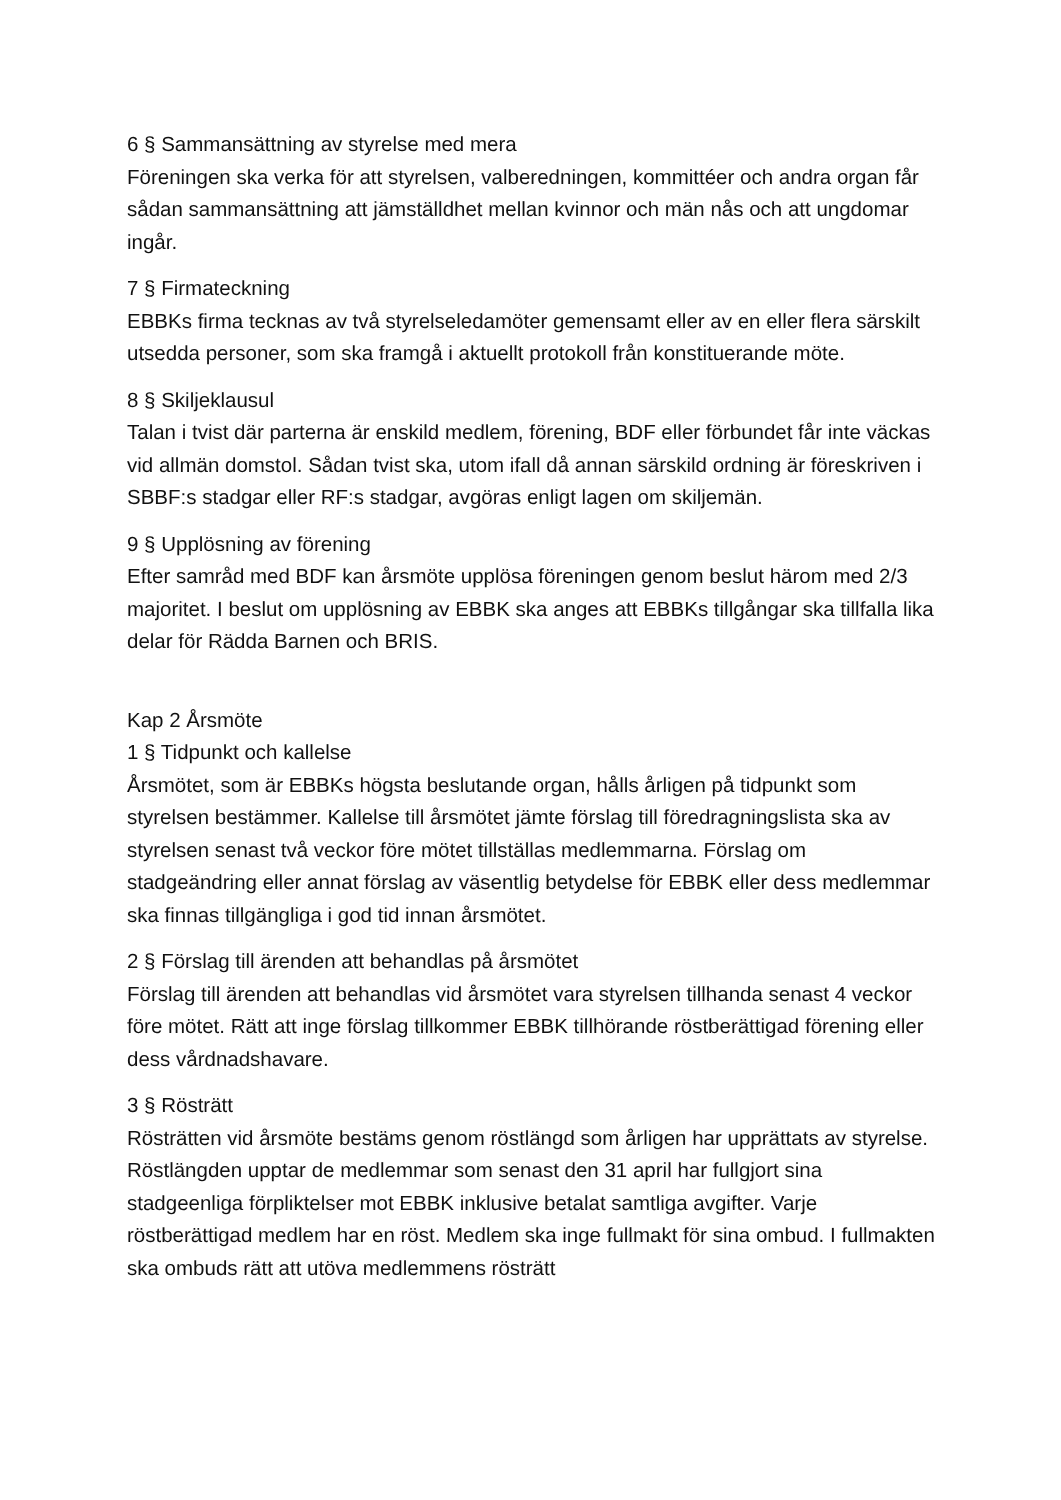6 § Sammansättning av styrelse med mera
Föreningen ska verka för att styrelsen, valberedningen, kommittéer och andra organ får sådan sammansättning att jämställdhet mellan kvinnor och män nås och att ungdomar ingår.
7 § Firmateckning
EBBKs firma tecknas av två styrelseledamöter gemensamt eller av en eller flera särskilt utsedda personer, som ska framgå i aktuellt protokoll från konstituerande möte.
8 § Skiljeklausul
Talan i tvist där parterna är enskild medlem, förening, BDF eller förbundet får inte väckas vid allmän domstol. Sådan tvist ska, utom ifall då annan särskild ordning är föreskriven i SBBF:s stadgar eller RF:s stadgar, avgöras enligt lagen om skiljemän.
9 § Upplösning av förening
Efter samråd med BDF kan årsmöte upplösa föreningen genom beslut härom med 2/3 majoritet. I beslut om upplösning av EBBK ska anges att EBBKs tillgångar ska tillfalla lika delar för Rädda Barnen och BRIS.
Kap 2 Årsmöte
1 § Tidpunkt och kallelse
Årsmötet, som är EBBKs högsta beslutande organ, hålls årligen på tidpunkt som styrelsen bestämmer. Kallelse till årsmötet jämte förslag till föredragningslista ska av styrelsen senast två veckor före mötet tillställas medlemmarna. Förslag om stadgeändring eller annat förslag av väsentlig betydelse för EBBK eller dess medlemmar ska finnas tillgängliga i god tid innan årsmötet.
2 § Förslag till ärenden att behandlas på årsmötet
Förslag till ärenden att behandlas vid årsmötet vara styrelsen tillhanda senast 4 veckor före mötet. Rätt att inge förslag tillkommer EBBK tillhörande röstberättigad förening eller dess vårdnadshavare.
3 § Rösträtt
Rösträtten vid årsmöte bestäms genom röstlängd som årligen har upprättats av styrelse. Röstlängden upptar de medlemmar som senast den 31 april har fullgjort sina stadgeenliga förpliktelser mot EBBK inklusive betalat samtliga avgifter. Varje röstberättigad medlem har en röst. Medlem ska inge fullmakt för sina ombud. I fullmakten ska ombuds rätt att utöva medlemmens rösträtt